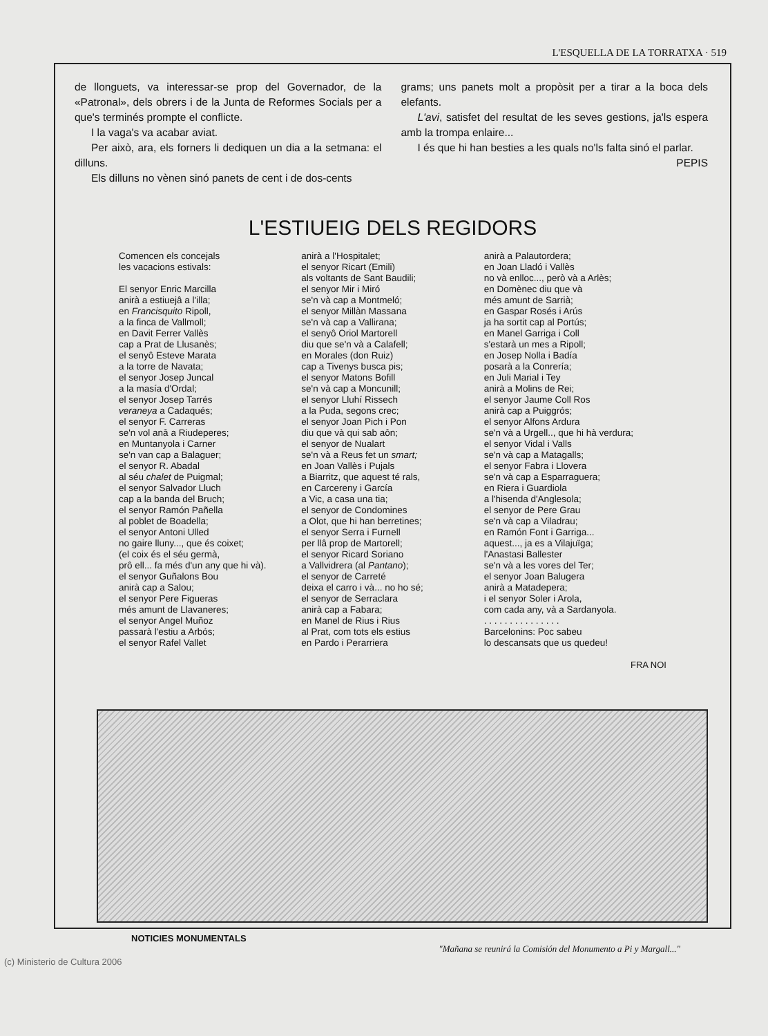L'ESQUELLA DE LA TORRATXA · 519
de llonguets, va interessar-se prop del Governador, de la «Patronal», dels obrers i de la Junta de Reformes Socials per a que's terminés prompte el conflicte.
I la vaga's va acabar aviat.
Per això, ara, els forners li dediquen un dia a la setmana: el dilluns.
Els dilluns no vènen sinó panets de cent i de dos-cents
grams; uns panets molt a propòsit per a tirar a la boca dels elefants.
L'avi, satisfet del resultat de les seves gestions, ja'ls espera amb la trompa enlaire...
I és que hi han besties a les quals no'ls falta sinó el parlar.
PEPIS
L'ESTIUEIG DELS REGIDORS
Comencen els concejals
les vacacions estivals:
El senyor Enric Marcilla
anirà a estiuejâ a l'illa;
en Francisquito Ripoll,
a la finca de Vallmoll;
en Davit Ferrer Vallès
cap a Prat de Llusanès;
el senyô Esteve Marata
a la torre de Navata;
el senyor Josep Juncal
a la masía d'Ordal;
el senyor Josep Tarrés
veraneya a Cadaqués;
el senyor F. Carreras
se'n vol anâ a Riudeperes;
en Muntanyola i Carner
se'n van cap a Balaguer;
el senyor R. Abadal
al séu chalet de Puigmal;
el senyor Salvador Lluch
cap a la banda del Bruch;
el senyor Ramón Pañella
al poblet de Boadella;
el senyor Antoni Ulled
no gaire lluny..., que és coixet;
(el coix és el séu germà,
prô ell... fa més d'un any que hi và).
el senyor Guñalons Bou
anirà cap a Salou;
el senyor Pere Figueras
més amunt de Llavaneres;
el senyor Angel Muñoz
passarà l'estiu a Arbós;
el senyor Rafel Vallet
anirà a l'Hospitalet;
el senyor Ricart (Emili)
als voltants de Sant Baudili;
el senyor Mir i Miró
se'n và cap a Montmeló;
el senyor Millàn Massana
se'n và cap a Vallirana;
el senyô Oriol Martorell
diu que se'n và a Calafell;
en Morales (don Ruiz)
cap a Tivenys busca pis;
el senyor Matons Bofill
se'n và cap a Moncunill;
el senyor Lluhí Rissech
a la Puda, segons crec;
el senyor Joan Pich i Pon
diu que và qui sab aôn;
el senyor de Nualart
se'n và a Reus fet un smart;
en Joan Vallès i Pujals
a Biarritz, que aquest té rals,
en Carcereny i García
a Vic, a casa una tia;
el senyor de Condomines
a Olot, que hi han berretines;
el senyor Serra i Furnell
per llâ prop de Martorell;
el senyor Ricard Soriano
a Vallvidrera (al Pantano);
el senyor de Carreté
deixa el carro i và... no ho sé;
el senyor de Serraclara
anirà cap a Fabara;
en Manel de Rius i Rius
al Prat, com tots els estius
en Pardo i Perarriera
anirà a Palautordera;
en Joan Lladó i Vallès
no và enlloc..., però và a Arlès;
en Domènec diu que và
més amunt de Sarrià;
en Gaspar Rosés i Arús
ja ha sortit cap al Portús;
en Manel Garriga i Coll
s'estarà un mes a Ripoll;
en Josep Nolla i Badía
posarà a la Conrería;
en Juli Marial i Tey
anirà a Molins de Rei;
el senyor Jaume Coll Ros
anirà cap a Puiggrós;
el senyor Alfons Ardura
se'n và a Urgell.., que hi hà verdura;
el senyor Vidal i Valls
se'n và cap a Matagalls;
el senyor Fabra i Llovera
se'n và cap a Esparraguera;
en Riera i Guardiola
a l'hisenda d'Anglesola;
el senyor de Pere Grau
se'n và cap a Viladrau;
en Ramón Font i Garriga...
aquest..., ja es a Vilajuïga;
l'Anastasi Ballester
se'n và a les vores del Ter;
el senyor Joan Balugera
anirà a Matadepera;
i el senyor Soler i Arola,
com cada any, và a Sardanyola.
. . . . . . . . . . . . . . .
Barcelonins: Poc sabeu
lo descansats que us quedeu!
FRA NOI
NOTICIES MONUMENTALS
"Mañana se reunirá la Comisión del Monumento a Pi y Margall..."
(c) Ministerio de Cultura 2006